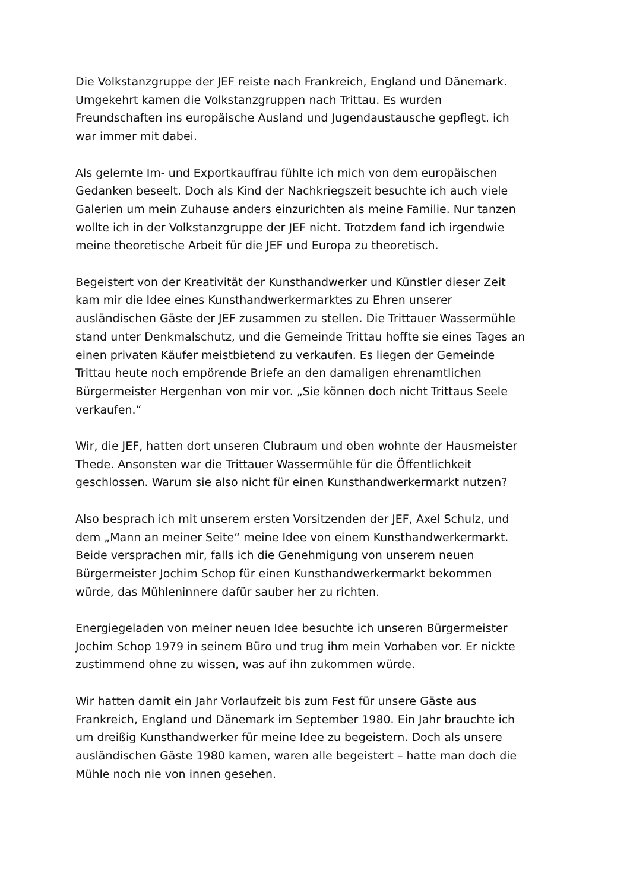Die Volkstanzgruppe der JEF reiste nach Frankreich, England und Dänemark. Umgekehrt kamen die Volkstanzgruppen nach Trittau. Es wurden Freundschaften ins europäische Ausland und Jugendaustausche gepflegt. ich war immer mit dabei.
Als gelernte Im- und Exportkauffrau fühlte ich mich von dem europäischen Gedanken beseelt. Doch als Kind der Nachkriegszeit besuchte ich auch viele Galerien um mein Zuhause anders einzurichten als meine Familie. Nur tanzen wollte ich in der Volkstanzgruppe der JEF nicht. Trotzdem fand ich irgendwie meine theoretische Arbeit für die JEF und Europa zu theoretisch.
Begeistert von der Kreativität der Kunsthandwerker und Künstler dieser Zeit kam mir die Idee eines Kunsthandwerkermarktes zu Ehren unserer ausländischen Gäste der JEF zusammen zu stellen. Die Trittauer Wassermühle stand unter Denkmalschutz, und die Gemeinde Trittau hoffte sie eines Tages an einen privaten Käufer meistbietend zu verkaufen. Es liegen der Gemeinde Trittau heute noch empörende Briefe an den damaligen ehrenamtlichen Bürgermeister Hergenhan von mir vor. „Sie können doch nicht Trittaus Seele verkaufen.“
Wir, die JEF, hatten dort unseren Clubraum und oben wohnte der Hausmeister Thede. Ansonsten war die Trittauer Wassermühle für die Öffentlichkeit geschlossen. Warum sie also nicht für einen Kunsthandwerkermarkt nutzen?
Also besprach ich mit unserem ersten Vorsitzenden der JEF, Axel Schulz, und dem „Mann an meiner Seite“ meine Idee von einem Kunsthandwerkermarkt. Beide versprachen mir, falls ich die Genehmigung von unserem neuen Bürgermeister Jochim Schop für einen Kunsthandwerkermarkt bekommen würde, das Mühleninnere dafür sauber her zu richten.
Energiegeladen von meiner neuen Idee besuchte ich unseren Bürgermeister Jochim Schop 1979 in seinem Büro und trug ihm mein Vorhaben vor. Er nickte zustimmend ohne zu wissen, was auf ihn zukommen würde.
Wir hatten damit ein Jahr Vorlaufzeit bis zum Fest für unsere Gäste aus Frankreich, England und Dänemark im September 1980. Ein Jahr brauchte ich um dreißig Kunsthandwerker für meine Idee zu begeistern. Doch als unsere ausländischen Gäste 1980 kamen, waren alle begeistert – hatte man doch die Mühle noch nie von innen gesehen.